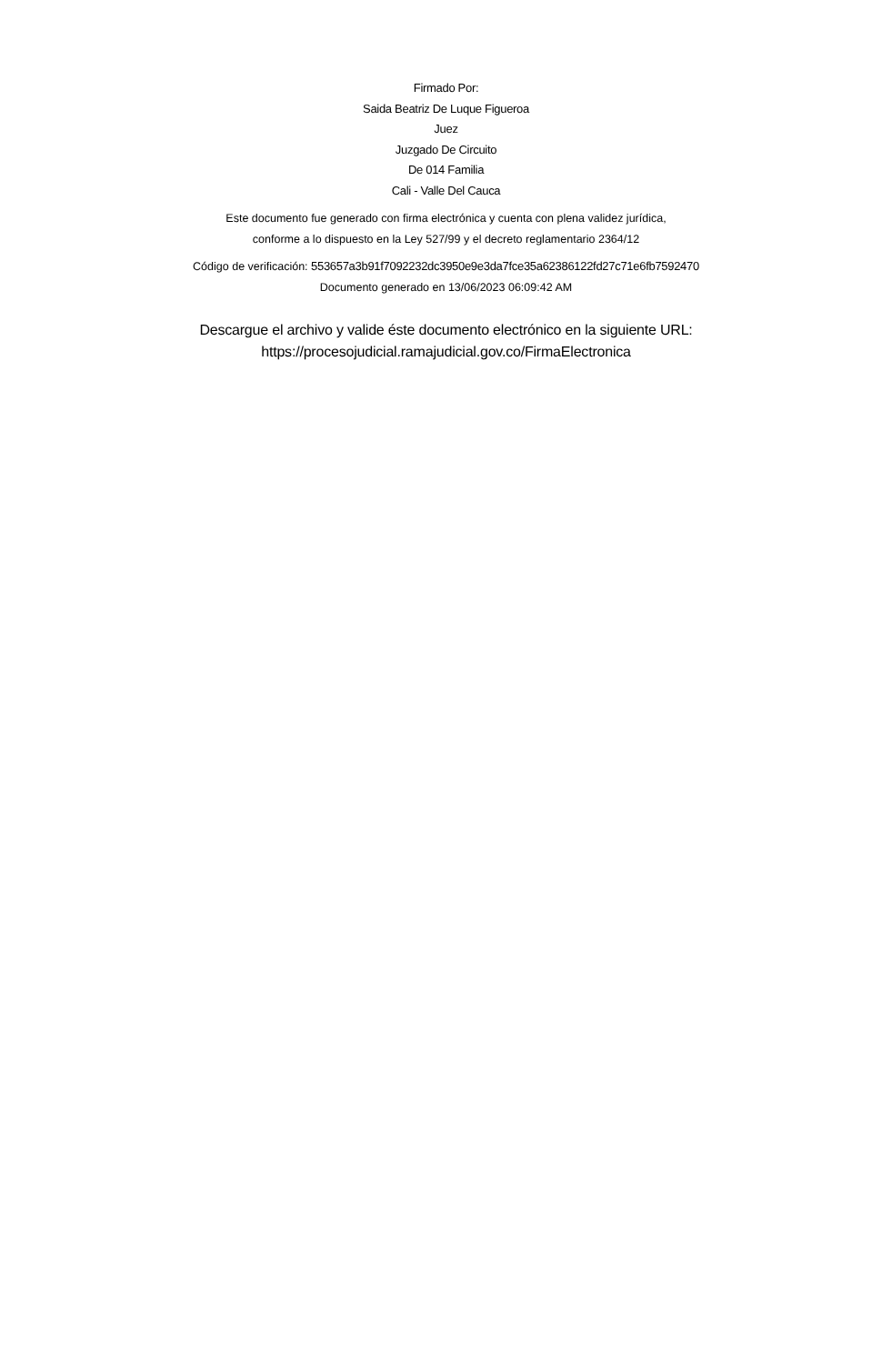Firmado Por:
Saida Beatriz De Luque Figueroa
Juez
Juzgado De Circuito
De 014 Familia
Cali - Valle Del Cauca
Este documento fue generado con firma electrónica y cuenta con plena validez jurídica,
conforme a lo dispuesto en la Ley 527/99 y el decreto reglamentario 2364/12
Código de verificación: 553657a3b91f7092232dc3950e9e3da7fce35a62386122fd27c71e6fb7592470
Documento generado en 13/06/2023 06:09:42 AM
Descargue el archivo y valide éste documento electrónico en la siguiente URL:
https://procesojudicial.ramajudicial.gov.co/FirmaElectronica